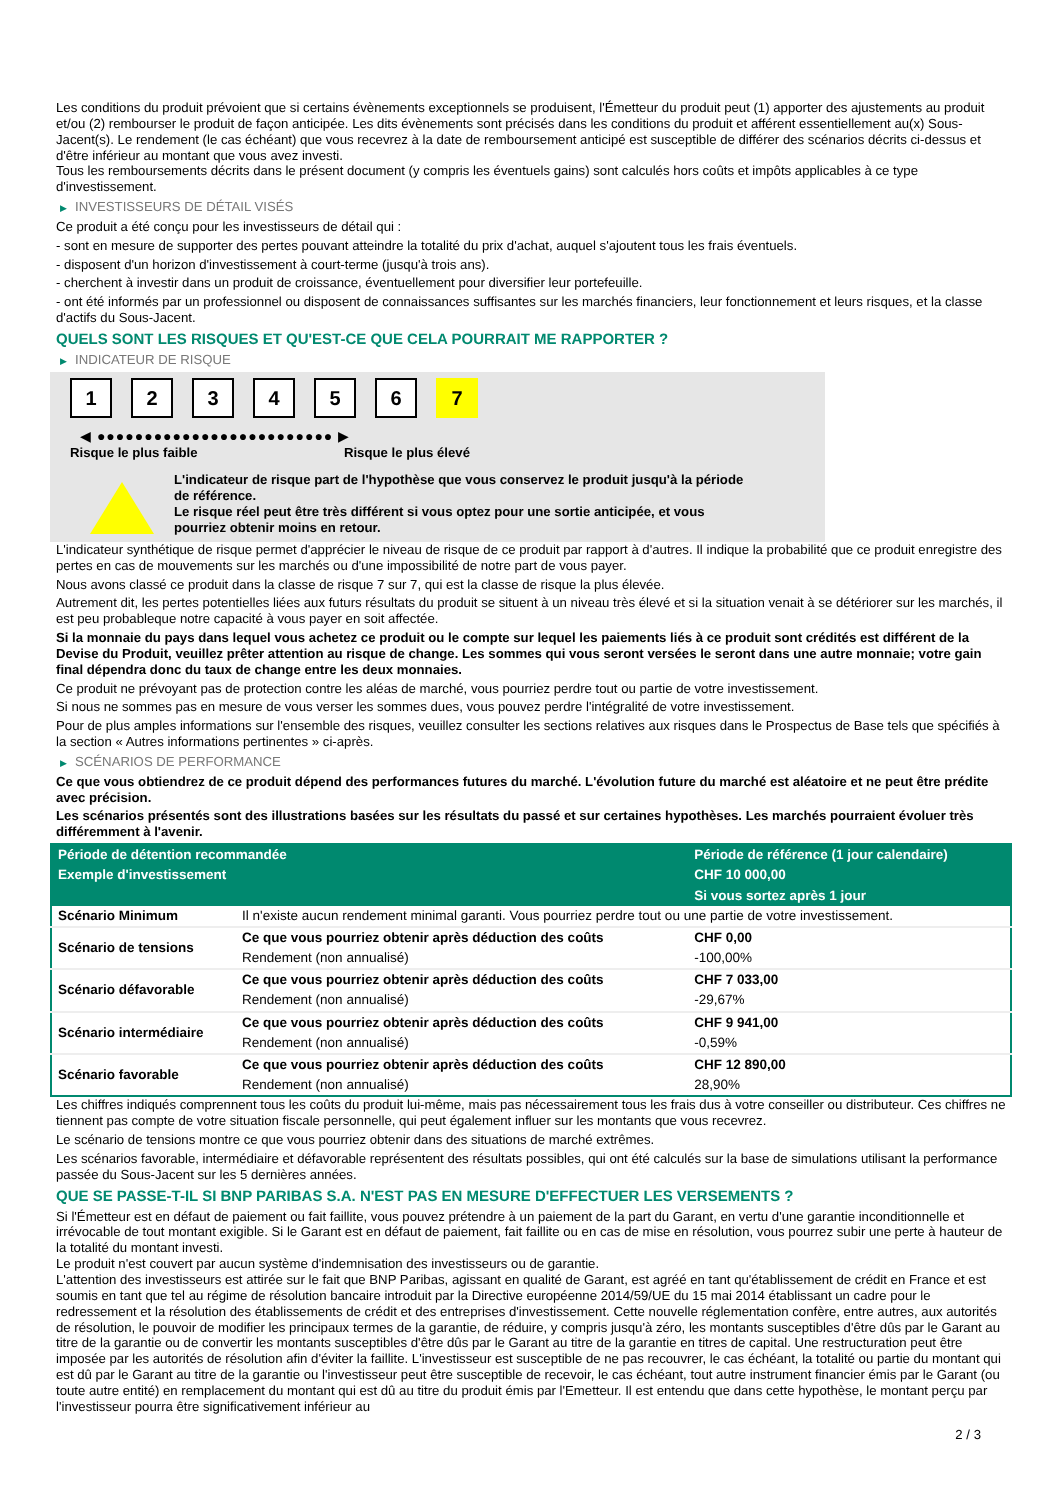Les conditions du produit prévoient que si certains évènements exceptionnels se produisent, l'Émetteur du produit peut (1) apporter des ajustements au produit et/ou (2) rembourser le produit de façon anticipée. Les dits évènements sont précisés dans les conditions du produit et afférent essentiellement au(x) Sous-Jacent(s). Le rendement (le cas échéant) que vous recevrez à la date de remboursement anticipé est susceptible de différer des scénarios décrits ci-dessus et d'être inférieur au montant que vous avez investi.
Tous les remboursements décrits dans le présent document (y compris les éventuels gains) sont calculés hors coûts et impôts applicables à ce type d'investissement.
▶ INVESTISSEURS DE DÉTAIL VISÉS
Ce produit a été conçu pour les investisseurs de détail qui :
- sont en mesure de supporter des pertes pouvant atteindre la totalité du prix d'achat, auquel s'ajoutent tous les frais éventuels.
- disposent d'un horizon d'investissement à court-terme (jusqu'à trois ans).
- cherchent à investir dans un produit de croissance, éventuellement pour diversifier leur portefeuille.
- ont été informés par un professionnel ou disposent de connaissances suffisantes sur les marchés financiers, leur fonctionnement et leurs risques, et la classe d'actifs du Sous-Jacent.
QUELS SONT LES RISQUES ET QU'EST-CE QUE CELA POURRAIT ME RAPPORTER ?
▶ INDICATEUR DE RISQUE
123456 7
◀ ●●●●●●●●●●●●●●●●●●●●●●●●● ▶
Risque le plus faible Risque le plus élevé
L'indicateur de risque part de l'hypothèse que vous conservez le produit jusqu'à la période de référence.
Le risque réel peut être très différent si vous optez pour une sortie anticipée, et vous pourriez obtenir moins en retour.
L'indicateur synthétique de risque permet d'apprécier le niveau de risque de ce produit par rapport à d'autres. Il indique la probabilité que ce produit enregistre des pertes en cas de mouvements sur les marchés ou d'une impossibilité de notre part de vous payer.
Nous avons classé ce produit dans la classe de risque 7 sur 7, qui est la classe de risque la plus élevée.
Autrement dit, les pertes potentielles liées aux futurs résultats du produit se situent à un niveau très élevé et si la situation venait à se détériorer sur les marchés, il est peu probableque notre capacité à vous payer en soit affectée.
Si la monnaie du pays dans lequel vous achetez ce produit ou le compte sur lequel les paiements liés à ce produit sont crédités est différent de la Devise du Produit, veuillez prêter attention au risque de change. Les sommes qui vous seront versées le seront dans une autre monnaie; votre gain final dépendra donc du taux de change entre les deux monnaies.
Ce produit ne prévoyant pas de protection contre les aléas de marché, vous pourriez perdre tout ou partie de votre investissement.
Si nous ne sommes pas en mesure de vous verser les sommes dues, vous pouvez perdre l'intégralité de votre investissement.
Pour de plus amples informations sur l'ensemble des risques, veuillez consulter les sections relatives aux risques dans le Prospectus de Base tels que spécifiés à la section « Autres informations pertinentes » ci-après.
▶ SCÉNARIOS DE PERFORMANCE
Ce que vous obtiendrez de ce produit dépend des performances futures du marché. L'évolution future du marché est aléatoire et ne peut être prédite avec précision.
Les scénarios présentés sont des illustrations basées sur les résultats du passé et sur certaines hypothèses. Les marchés pourraient évoluer très différemment à l'avenir.
| Période de détention recommandée | | Période de référence (1 jour calendaire) |
| --- | --- | --- |
| Exemple d'investissement | | CHF 10 000,00 |
| | | Si vous sortez après 1 jour |
| Scénario Minimum | Il n'existe aucun rendement minimal garanti. Vous pourriez perdre tout ou une partie de votre investissement. | |
| Scénario de tensions | Ce que vous pourriez obtenir après déduction des coûts | CHF 0,00 |
| | Rendement (non annualisé) | -100,00% |
| Scénario défavorable | Ce que vous pourriez obtenir après déduction des coûts | CHF 7 033,00 |
| | Rendement (non annualisé) | -29,67% |
| Scénario intermédiaire | Ce que vous pourriez obtenir après déduction des coûts | CHF 9 941,00 |
| | Rendement (non annualisé) | -0,59% |
| Scénario favorable | Ce que vous pourriez obtenir après déduction des coûts | CHF 12 890,00 |
| | Rendement (non annualisé) | 28,90% |
Les chiffres indiqués comprennent tous les coûts du produit lui-même, mais pas nécessairement tous les frais dus à votre conseiller ou distributeur. Ces chiffres ne tiennent pas compte de votre situation fiscale personnelle, qui peut également influer sur les montants que vous recevrez.
Le scénario de tensions montre ce que vous pourriez obtenir dans des situations de marché extrêmes.
Les scénarios favorable, intermédiaire et défavorable représentent des résultats possibles, qui ont été calculés sur la base de simulations utilisant la performance passée du Sous-Jacent sur les 5 dernières années.
QUE SE PASSE-T-IL SI BNP PARIBAS S.A. N'EST PAS EN MESURE D'EFFECTUER LES VERSEMENTS ?
Si l'Émetteur est en défaut de paiement ou fait faillite, vous pouvez prétendre à un paiement de la part du Garant, en vertu d'une garantie inconditionnelle et irrévocable de tout montant exigible. Si le Garant est en défaut de paiement, fait faillite ou en cas de mise en résolution, vous pourrez subir une perte à hauteur de la totalité du montant investi.
Le produit n'est couvert par aucun système d'indemnisation des investisseurs ou de garantie.
L'attention des investisseurs est attirée sur le fait que BNP Paribas, agissant en qualité de Garant, est agréé en tant qu'établissement de crédit en France et est soumis en tant que tel au régime de résolution bancaire introduit par la Directive européenne 2014/59/UE du 15 mai 2014 établissant un cadre pour le redressement et la résolution des établissements de crédit et des entreprises d'investissement. Cette nouvelle réglementation confère, entre autres, aux autorités de résolution, le pouvoir de modifier les principaux termes de la garantie, de réduire, y compris jusqu'à zéro, les montants susceptibles d'être dûs par le Garant au titre de la garantie ou de convertir les montants susceptibles d'être dûs par le Garant au titre de la garantie en titres de capital. Une restructuration peut être imposée par les autorités de résolution afin d'éviter la faillite. L'investisseur est susceptible de ne pas recouvrer, le cas échéant, la totalité ou partie du montant qui est dû par le Garant au titre de la garantie ou l'investisseur peut être susceptible de recevoir, le cas échéant, tout autre instrument financier émis par le Garant (ou toute autre entité) en remplacement du montant qui est dû au titre du produit émis par l'Emetteur. Il est entendu que dans cette hypothèse, le montant perçu par l'investisseur pourra être significativement inférieur au
2 / 3